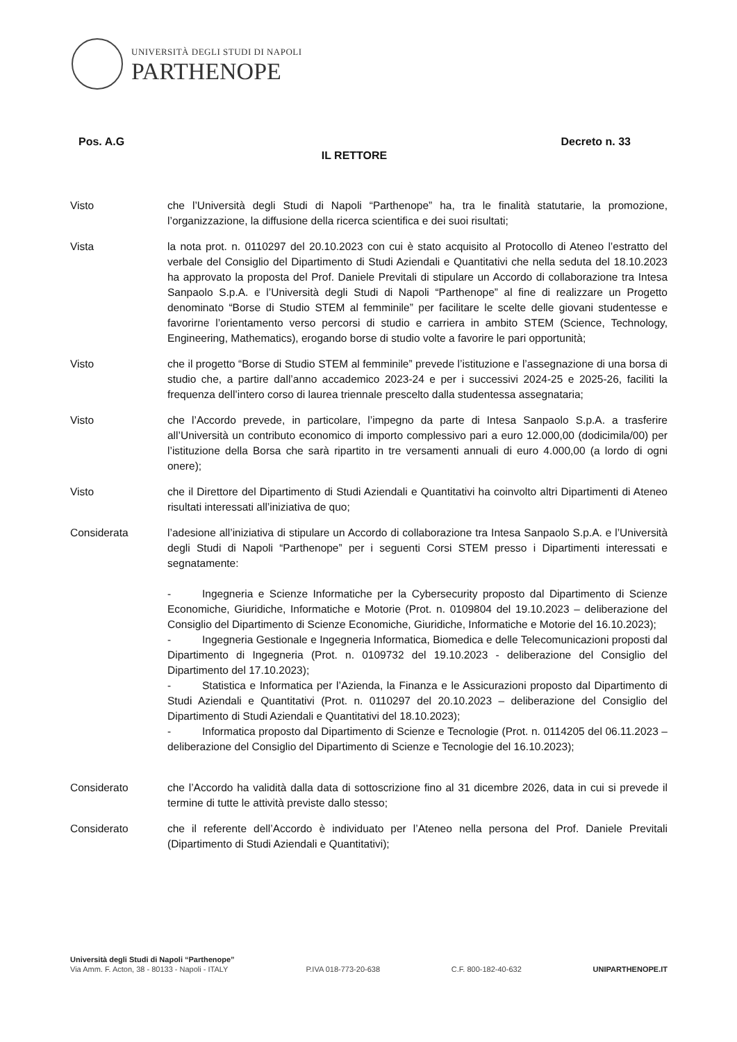UNIVERSITÀ DEGLI STUDI DI NAPOLI
PARTHENOPE
Pos. A.G Decreto n. 33
IL RETTORE
Visto che l’Università degli Studi di Napoli “Parthenope” ha, tra le finalità statutarie, la promozione, l’organizzazione, la diffusione della ricerca scientifica e dei suoi risultati;
Vista la nota prot. n. 0110297 del 20.10.2023 con cui è stato acquisito al Protocollo di Ateneo l’estratto del verbale del Consiglio del Dipartimento di Studi Aziendali e Quantitativi che nella seduta del 18.10.2023 ha approvato la proposta del Prof. Daniele Previtali di stipulare un Accordo di collaborazione tra Intesa Sanpaolo S.p.A. e l’Università degli Studi di Napoli “Parthenope” al fine di realizzare un Progetto denominato “Borse di Studio STEM al femminile” per facilitare le scelte delle giovani studentesse e favorirne l’orientamento verso percorsi di studio e carriera in ambito STEM (Science, Technology, Engineering, Mathematics), erogando borse di studio volte a favorire le pari opportunità;
Visto che il progetto “Borse di Studio STEM al femminile” prevede l’istituzione e l’assegnazione di una borsa di studio che, a partire dall’anno accademico 2023-24 e per i successivi 2024-25 e 2025-26, faciliti la frequenza dell’intero corso di laurea triennale prescelto dalla studentessa assegnataria;
Visto che l’Accordo prevede, in particolare, l’impegno da parte di Intesa Sanpaolo S.p.A. a trasferire all’Università un contributo economico di importo complessivo pari a euro 12.000,00 (dodicimila/00) per l’istituzione della Borsa che sarà ripartito in tre versamenti annuali di euro 4.000,00 (a lordo di ogni onere);
Visto che il Direttore del Dipartimento di Studi Aziendali e Quantitativi ha coinvolto altri Dipartimenti di Ateneo risultati interessati all’iniziativa de quo;
Considerata l’adesione all’iniziativa di stipulare un Accordo di collaborazione tra Intesa Sanpaolo S.p.A. e l’Università degli Studi di Napoli “Parthenope” per i seguenti Corsi STEM presso i Dipartimenti interessati e segnatamente:
- Ingegneria e Scienze Informatiche per la Cybersecurity proposto dal Dipartimento di Scienze Economiche, Giuridiche, Informatiche e Motorie (Prot. n. 0109804 del 19.10.2023 – deliberazione del Consiglio del Dipartimento di Scienze Economiche, Giuridiche, Informatiche e Motorie del 16.10.2023);
- Ingegneria Gestionale e Ingegneria Informatica, Biomedica e delle Telecomunicazioni proposti dal Dipartimento di Ingegneria (Prot. n. 0109732 del 19.10.2023 - deliberazione del Consiglio del Dipartimento del 17.10.2023);
- Statistica e Informatica per l’Azienda, la Finanza e le Assicurazioni proposto dal Dipartimento di Studi Aziendali e Quantitativi (Prot. n. 0110297 del 20.10.2023 – deliberazione del Consiglio del Dipartimento di Studi Aziendali e Quantitativi del 18.10.2023);
- Informatica proposto dal Dipartimento di Scienze e Tecnologie (Prot. n. 0114205 del 06.11.2023 – deliberazione del Consiglio del Dipartimento di Scienze e Tecnologie del 16.10.2023);
Considerato che l’Accordo ha validità dalla data di sottoscrizione fino al 31 dicembre 2026, data in cui si prevede il termine di tutte le attività previste dallo stesso;
Considerato che il referente dell’Accordo è individuato per l’Ateneo nella persona del Prof. Daniele Previtali (Dipartimento di Studi Aziendali e Quantitativi);
Università degli Studi di Napoli “Parthenope”
Via Amm. F. Acton, 38 - 80133 - Napoli - ITALY
P.IVA 018-773-20-638
C.F. 800-182-40-632
UNIPARTHENOPE.IT